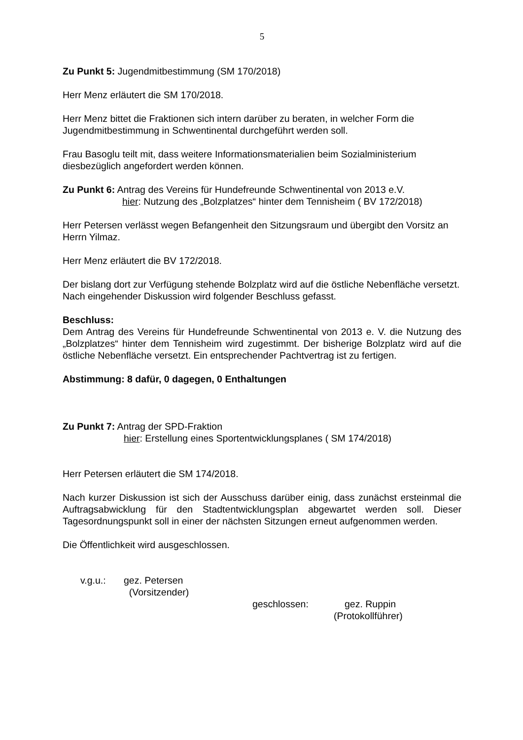5
Zu Punkt 5: Jugendmitbestimmung (SM 170/2018)
Herr Menz erläutert die SM 170/2018.
Herr Menz bittet die Fraktionen sich intern darüber zu beraten, in welcher Form die Jugendmitbestimmung in Schwentinental durchgeführt werden soll.
Frau Basoglu teilt mit, dass weitere Informationsmaterialien beim Sozialministerium diesbezüglich angefordert werden können.
Zu Punkt 6: Antrag des Vereins für Hundefreunde Schwentinental von 2013 e.V.
hier: Nutzung des „Bolzplatzes“ hinter dem Tennisheim ( BV 172/2018)
Herr Petersen verlässt wegen Befangenheit den Sitzungsraum und übergibt den Vorsitz an Herrn Yilmaz.
Herr Menz erläutert die BV 172/2018.
Der bislang dort zur Verfügung stehende Bolzplatz wird auf die östliche Nebenfläche versetzt.
Nach eingehender Diskussion wird folgender Beschluss gefasst.
Beschluss:
Dem Antrag des Vereins für Hundefreunde Schwentinental von 2013 e. V. die Nutzung des „Bolzplatzes“ hinter dem Tennisheim wird zugestimmt. Der bisherige Bolzplatz wird auf die östliche Nebenfläche versetzt. Ein entsprechender Pachtvertrag ist zu fertigen.
Abstimmung: 8 dafür, 0 dagegen, 0 Enthaltungen
Zu Punkt 7: Antrag der SPD-Fraktion
hier: Erstellung eines Sportentwicklungsplanes ( SM 174/2018)
Herr Petersen erläutert die SM 174/2018.
Nach kurzer Diskussion ist sich der Ausschuss darüber einig, dass zunächst ersteinmal die Auftragsabwicklung für den Stadtentwicklungsplan abgewartet werden soll. Dieser Tagesordnungspunkt soll in einer der nächsten Sitzungen erneut aufgenommen werden.
Die Öffentlichkeit wird ausgeschlossen.
v.g.u.: gez. Petersen
(Vorsitzender)
geschlossen: gez. Ruppin
(Protokollführer)